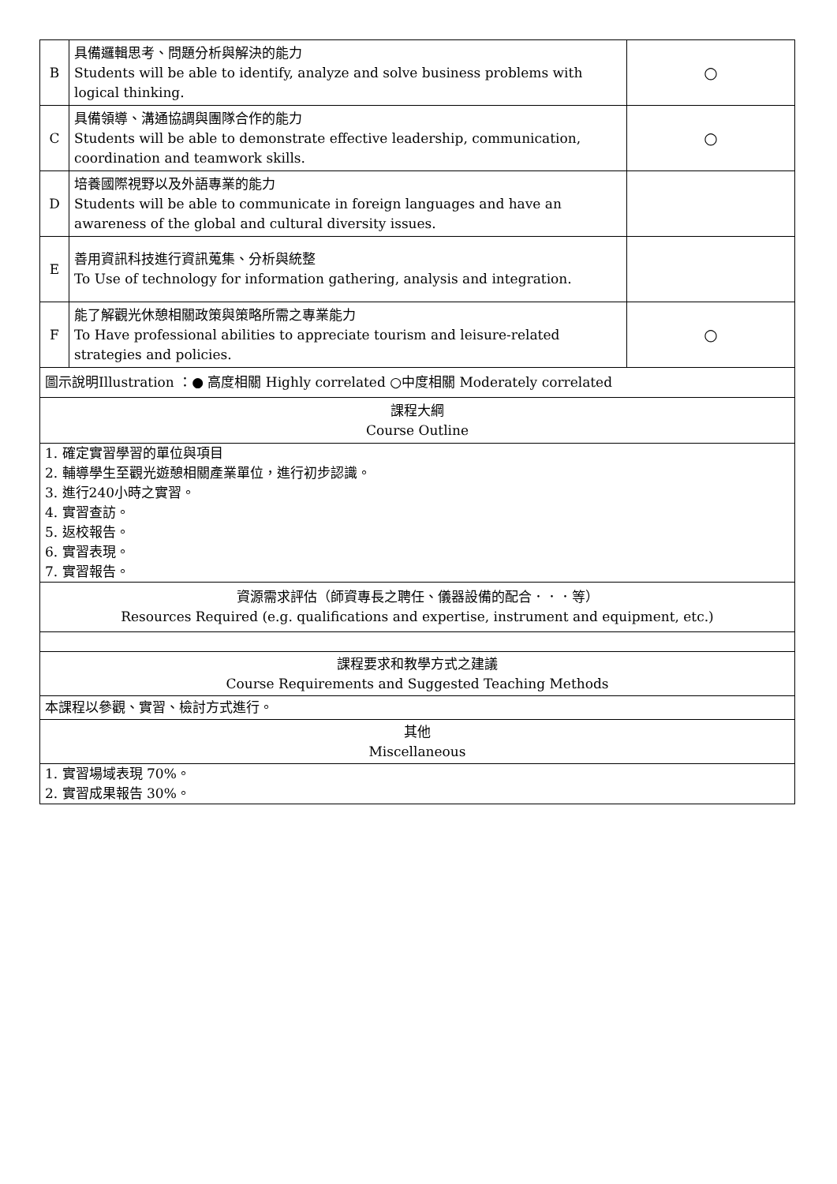| B | 具備邏輯思考、問題分析與解決的能力 Students will be able to identify, analyze and solve business problems with logical thinking. | ○ |
| C | 具備領導、溝通協調與團隊合作的能力 Students will be able to demonstrate effective leadership, communication, coordination and teamwork skills. | ○ |
| D | 培養國際視野以及外語專業的能力 Students will be able to communicate in foreign languages and have an awareness of the global and cultural diversity issues. | |
| E | 善用資訊科技進行資訊蒐集、分析與統整 To Use of technology for information gathering, analysis and integration. | |
| F | 能了解觀光休憩相關政策與策略所需之專業能力 To Have professional abilities to appreciate tourism and leisure-related strategies and policies. | ○ |
| 圖示說明Illustration ：● 高度相關 Highly correlated ○中度相關 Moderately correlated | | |
| 課程大綱 Course Outline | | |
| 1. 確定實習學習的單位與項目 2. 輔導學生至觀光遊憩相關產業單位，進行初步認識。 3. 進行240小時之實習。 4. 實習查訪。 5. 返校報告。 6. 實習表現。 7. 實習報告。 | | |
| 資源需求評估（師資專長之聘任、儀器設備的配合．．．等） Resources Required (e.g. qualifications and expertise, instrument and equipment, etc.) | | |
| 課程要求和教學方式之建議 Course Requirements and Suggested Teaching Methods | | |
| 本課程以參觀、實習、檢討方式進行。 | | |
| 其他 Miscellaneous | | |
| 1. 實習場域表現 70%。 2. 實習成果報告 30%。 | | |